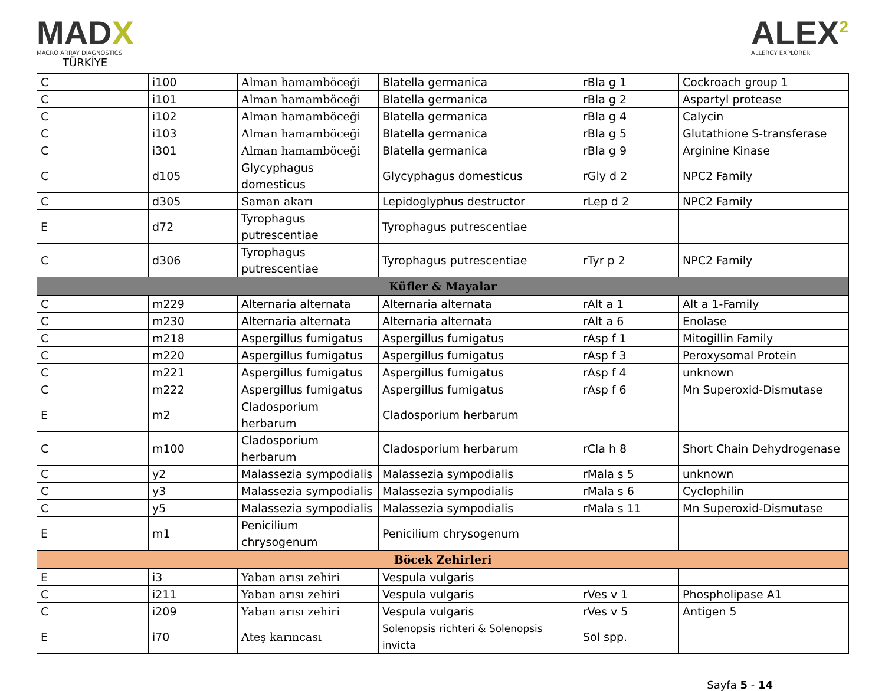MADX
MACRO ARRAY DIAGNOSTICS
TÜRKİYE
ALEX<sup>2</sup>
ALLERGY EXPLORER
| C | i100 | Alman hamamböceği | Blatella germanica | rBla g 1 | Cockroach group 1 |
| C | i101 | Alman hamamböceği | Blatella germanica | rBla g 2 | Aspartyl protease |
| C | i102 | Alman hamamböceği | Blatella germanica | rBla g 4 | Calycin |
| C | i103 | Alman hamamböceği | Blatella germanica | rBla g 5 | Glutathione S-transferase |
| C | i301 | Alman hamamböceği | Blatella germanica | rBla g 9 | Arginine Kinase |
| C | d105 | Glycyphagus domesticus | Glycyphagus domesticus | rGly d 2 | NPC2 Family |
| C | d305 | Saman akarı | Lepidoglyphus destructor | rLep d 2 | NPC2 Family |
| E | d72 | Tyrophagus putrescentiae | Tyrophagus putrescentiae | | |
| C | d306 | Tyrophagus putrescentiae | Tyrophagus putrescentiae | rTyr p 2 | NPC2 Family |
| Küfler & Mayalar | | | | | |
| C | m229 | Alternaria alternata | Alternaria alternata | rAlt a 1 | Alt a 1-Family |
| C | m230 | Alternaria alternata | Alternaria alternata | rAlt a 6 | Enolase |
| C | m218 | Aspergillus fumigatus | Aspergillus fumigatus | rAsp f 1 | Mitogillin Family |
| C | m220 | Aspergillus fumigatus | Aspergillus fumigatus | rAsp f 3 | Peroxysomal Protein |
| C | m221 | Aspergillus fumigatus | Aspergillus fumigatus | rAsp f 4 | unknown |
| C | m222 | Aspergillus fumigatus | Aspergillus fumigatus | rAsp f 6 | Mn Superoxid-Dismutase |
| E | m2 | Cladosporium herbarum | Cladosporium herbarum | | |
| C | m100 | Cladosporium herbarum | Cladosporium herbarum | rCla h 8 | Short Chain Dehydrogenase |
| C | y2 | Malassezia sympodialis | Malassezia sympodialis | rMala s 5 | unknown |
| C | y3 | Malassezia sympodialis | Malassezia sympodialis | rMala s 6 | Cyclophilin |
| C | y5 | Malassezia sympodialis | Malassezia sympodialis | rMala s 11 | Mn Superoxid-Dismutase |
| E | m1 | Penicilium chrysogenum | Penicilium chrysogenum | | |
| Böcek Zehirleri | | | | | |
| E | i3 | Yaban arısı zehiri | Vespula vulgaris | | |
| C | i211 | Yaban arısı zehiri | Vespula vulgaris | rVes v 1 | Phospholipase A1 |
| C | i209 | Yaban arısı zehiri | Vespula vulgaris | rVes v 5 | Antigen 5 |
| E | i70 | Ateş karıncası | Solenopsis richteri & Solenopsis invicta | Sol spp. | |
Sayfa 5 - 14